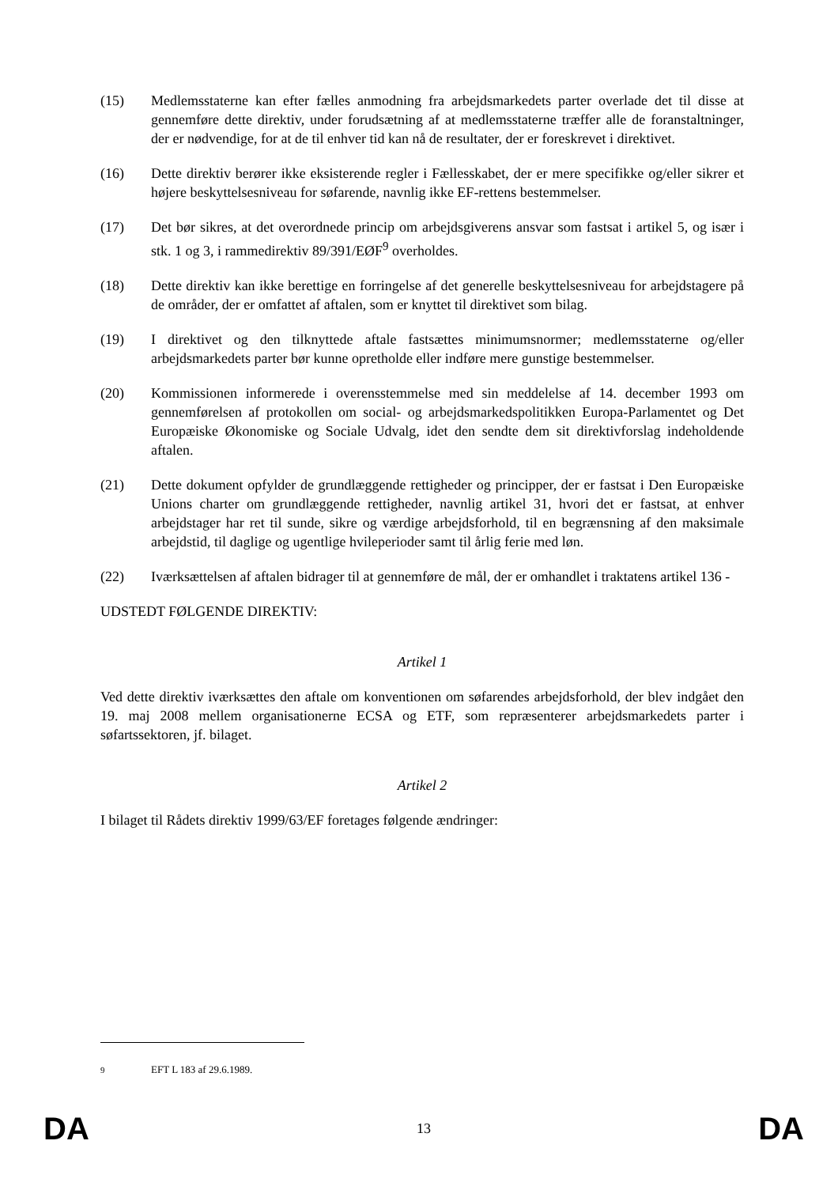(15) Medlemsstaterne kan efter fælles anmodning fra arbejdsmarkedets parter overlade det til disse at gennemføre dette direktiv, under forudsætning af at medlemsstaterne træffer alle de foranstaltninger, der er nødvendige, for at de til enhver tid kan nå de resultater, der er foreskrevet i direktivet.
(16) Dette direktiv berører ikke eksisterende regler i Fællesskabet, der er mere specifikke og/eller sikrer et højere beskyttelsesniveau for søfarende, navnlig ikke EF-rettens bestemmelser.
(17) Det bør sikres, at det overordnede princip om arbejdsgiverens ansvar som fastsat i artikel 5, og især i stk. 1 og 3, i rammedirektiv 89/391/EØF<sup>9</sup> overholdes.
(18) Dette direktiv kan ikke berettige en forringelse af det generelle beskyttelsesniveau for arbejdstagere på de områder, der er omfattet af aftalen, som er knyttet til direktivet som bilag.
(19) I direktivet og den tilknyttede aftale fastsættes minimumsnormer; medlemsstaterne og/eller arbejdsmarkedets parter bør kunne opretholde eller indføre mere gunstige bestemmelser.
(20) Kommissionen informerede i overensstemmelse med sin meddelelse af 14. december 1993 om gennemførelsen af protokollen om social- og arbejdsmarkedspolitikken Europa-Parlamentet og Det Europæiske Økonomiske og Sociale Udvalg, idet den sendte dem sit direktivforslag indeholdende aftalen.
(21) Dette dokument opfylder de grundlæggende rettigheder og principper, der er fastsat i Den Europæiske Unions charter om grundlæggende rettigheder, navnlig artikel 31, hvori det er fastsat, at enhver arbejdstager har ret til sunde, sikre og værdige arbejdsforhold, til en begrænsning af den maksimale arbejdstid, til daglige og ugentlige hvileperioder samt til årlig ferie med løn.
(22) Iværksættelsen af aftalen bidrager til at gennemføre de mål, der er omhandlet i traktatens artikel 136 -
UDSTEDT FØLGENDE DIREKTIV:
Artikel 1
Ved dette direktiv iværksættes den aftale om konventionen om søfarendes arbejdsforhold, der blev indgået den 19. maj 2008 mellem organisationerne ECSA og ETF, som repræsenterer arbejdsmarkedets parter i søfartssektoren, jf. bilaget.
Artikel 2
I bilaget til Rådets direktiv 1999/63/EF foretages følgende ændringer:
<sup>9</sup> EFT L 183 af 29.6.1989.
DA 13 DA